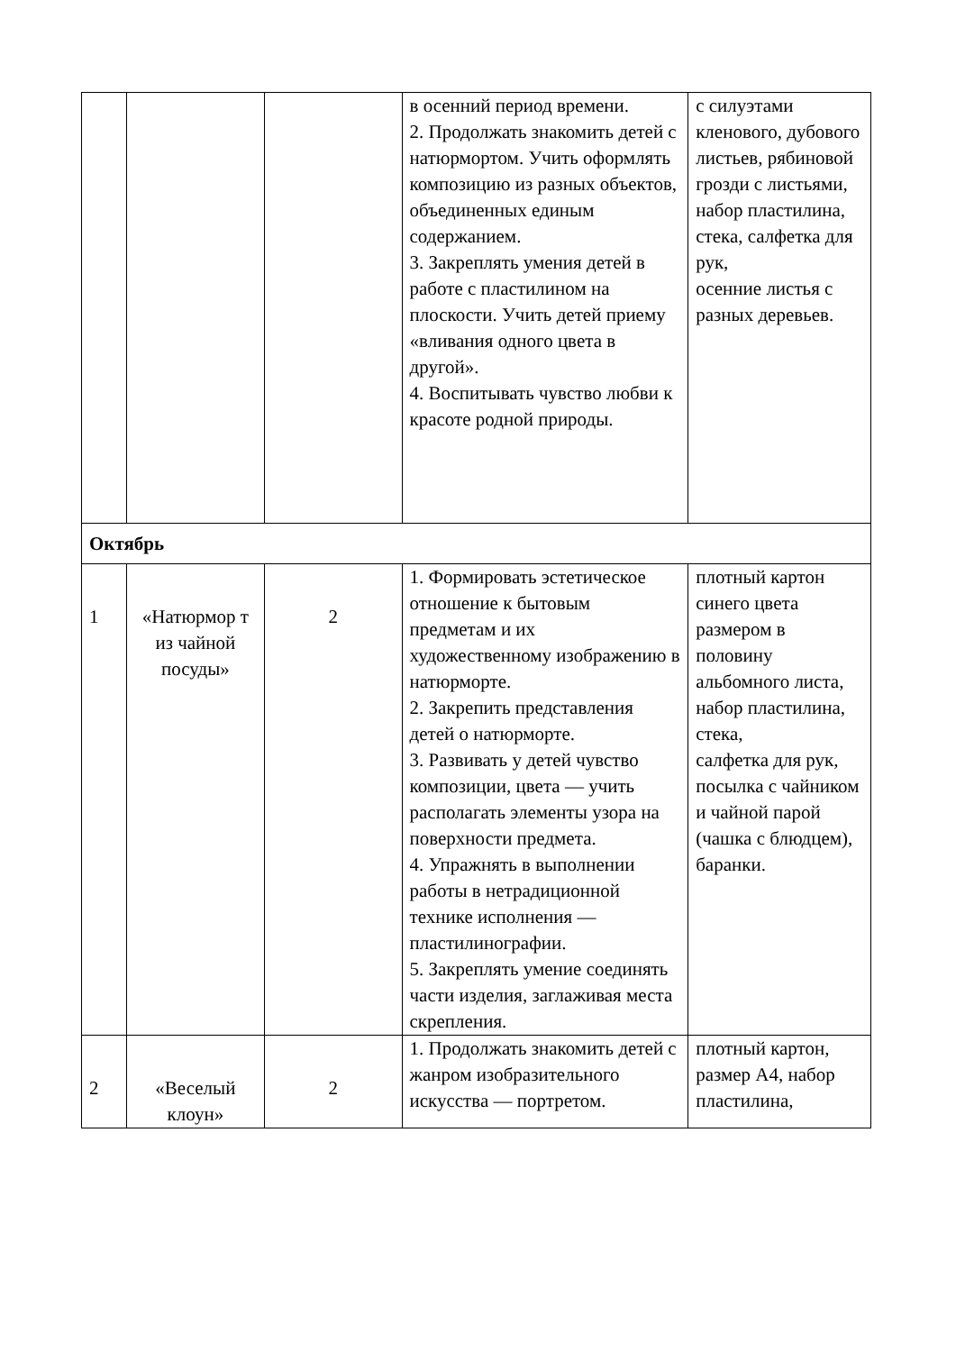| | | | в осенний период времени. 2. Продолжать знакомить детей с натюрмортом. Учить оформлять композицию из разных объектов, объединенных единым содержанием. 3. Закреплять умения детей в работе с пластилином на плоскости. Учить детей приему «вливания одного цвета в другой». 4. Воспитывать чувство любви к красоте родной природы. | с силуэтами кленового, дубового листьев, рябиновой грозди с листьями, набор пластилина, стека, салфетка для рук, осенние листья с разных деревьев. |
| Октябрь | | | | |
| 1 | «Натюрмор т из чайной посуды» | 2 | 1. Формировать эстетическое отношение к бытовым предметам и их художественному изображению в натюрморте. 2. Закрепить представления детей о натюрморте. 3. Развивать у детей чувство композиции, цвета — учить располагать элементы узора на поверхности предмета. 4. Упражнять в выполнении работы в нетрадиционной технике исполнения — пластилинографии. 5. Закреплять умение соединять части изделия, заглаживая места скрепления. | плотный картон синего цвета размером в половину альбомного листа, набор пластилина, стека, салфетка для рук, посылка с чайником и чайной парой (чашка с блюдцем), баранки. |
| 2 | «Веселый клоун» | 2 | 1. Продолжать знакомить детей с жанром изобразительного искусства — портретом. | плотный картон, размер А4, набор пластилина, |